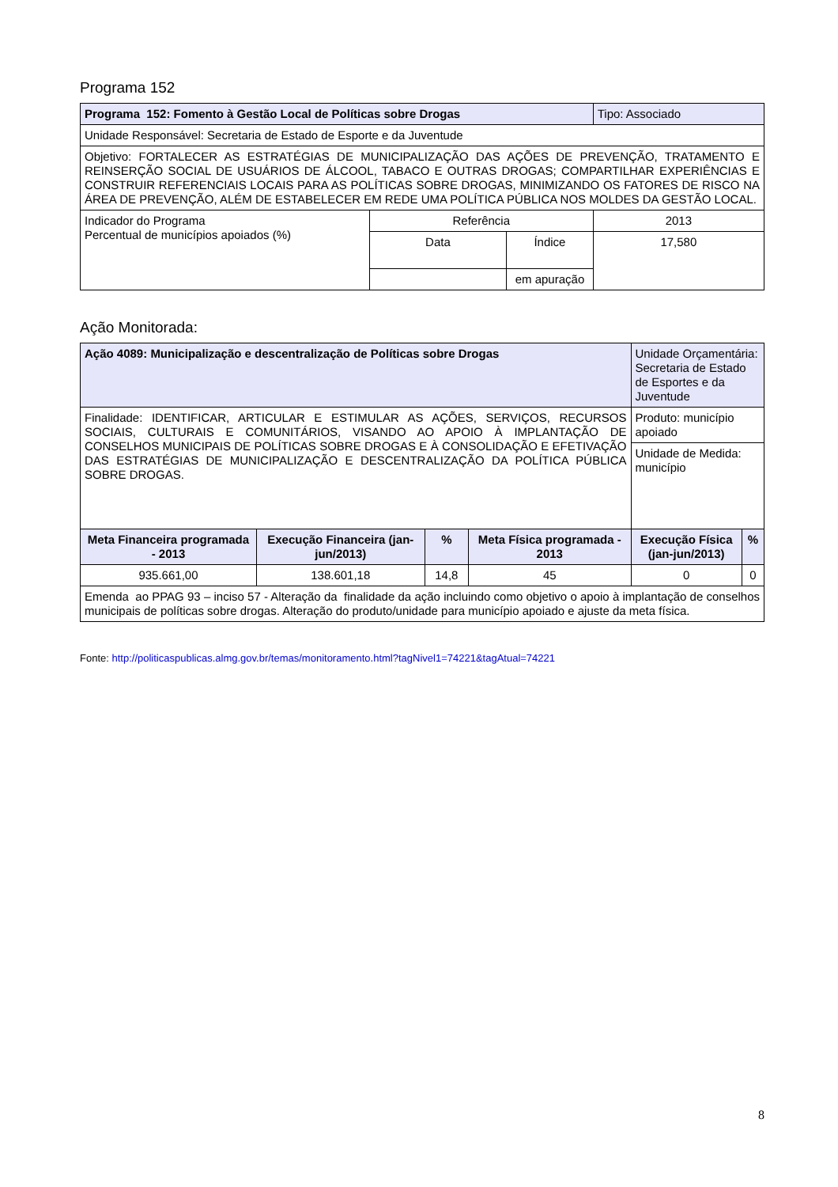Programa 152
| Programa 152: Fomento à Gestão Local de Políticas sobre Drogas | | | Tipo: Associado |
| Unidade Responsável: Secretaria de Estado de Esporte e da Juventude | | | |
| Objetivo: FORTALECER AS ESTRATÉGIAS DE MUNICIPALIZAÇÃO DAS AÇÕES DE PREVENÇÃO, TRATAMENTO E REINSERÇÃO SOCIAL DE USUÁRIOS DE ÁLCOOL, TABACO E OUTRAS DROGAS; COMPARTILHAR EXPERIÊNCIAS E CONSTRUIR REFERENCIAIS LOCAIS PARA AS POLÍTICAS SOBRE DROGAS, MINIMIZANDO OS FATORES DE RISCO NA ÁREA DE PREVENÇÃO, ALÉM DE ESTABELECER EM REDE UMA POLÍTICA PÚBLICA NOS MOLDES DA GESTÃO LOCAL. | | | |
| Indicador do Programa Percentual de municípios apoiados (%) | Referência | | 2013 |
| | Data | Índice | 17,580 |
| | | em apuração | |
Ação Monitorada:
| Ação 4089: Municipalização e descentralização de Políticas sobre Drogas | | | | Unidade Orçamentária: Secretaria de Estado de Esportes e da Juventude | |
| Finalidade: IDENTIFICAR, ARTICULAR E ESTIMULAR AS AÇÕES, SERVIÇOS, RECURSOS SOCIAIS, CULTURAIS E COMUNITÁRIOS, VISANDO AO APOIO À IMPLANTAÇÃO DE CONSELHOS MUNICIPAIS DE POLÍTICAS SOBRE DROGAS E À CONSOLIDAÇÃO E EFETIVAÇÃO DAS ESTRATÉGIAS DE MUNICIPALIZAÇÃO E DESCENTRALIZAÇÃO DA POLÍTICA PÚBLICA SOBRE DROGAS. | | | | Produto: município apoiado | |
| | | | | Unidade de Medida: município | |
| Meta Financeira programada - 2013 | Execução Financeira (jan-jun/2013) | % | Meta Física programada - 2013 | Execução Física (jan-jun/2013) | % |
| 935.661,00 | 138.601,18 | 14,8 | 45 | 0 | 0 |
| Emenda ao PPAG 93 – inciso 57 - Alteração da finalidade da ação incluindo como objetivo o apoio à implantação de conselhos municipais de políticas sobre drogas. Alteração do produto/unidade para município apoiado e ajuste da meta física. | | | | | |
Fonte: http://politicaspublicas.almg.gov.br/temas/monitoramento.html?tagNivel1=74221&tagAtual=74221
8